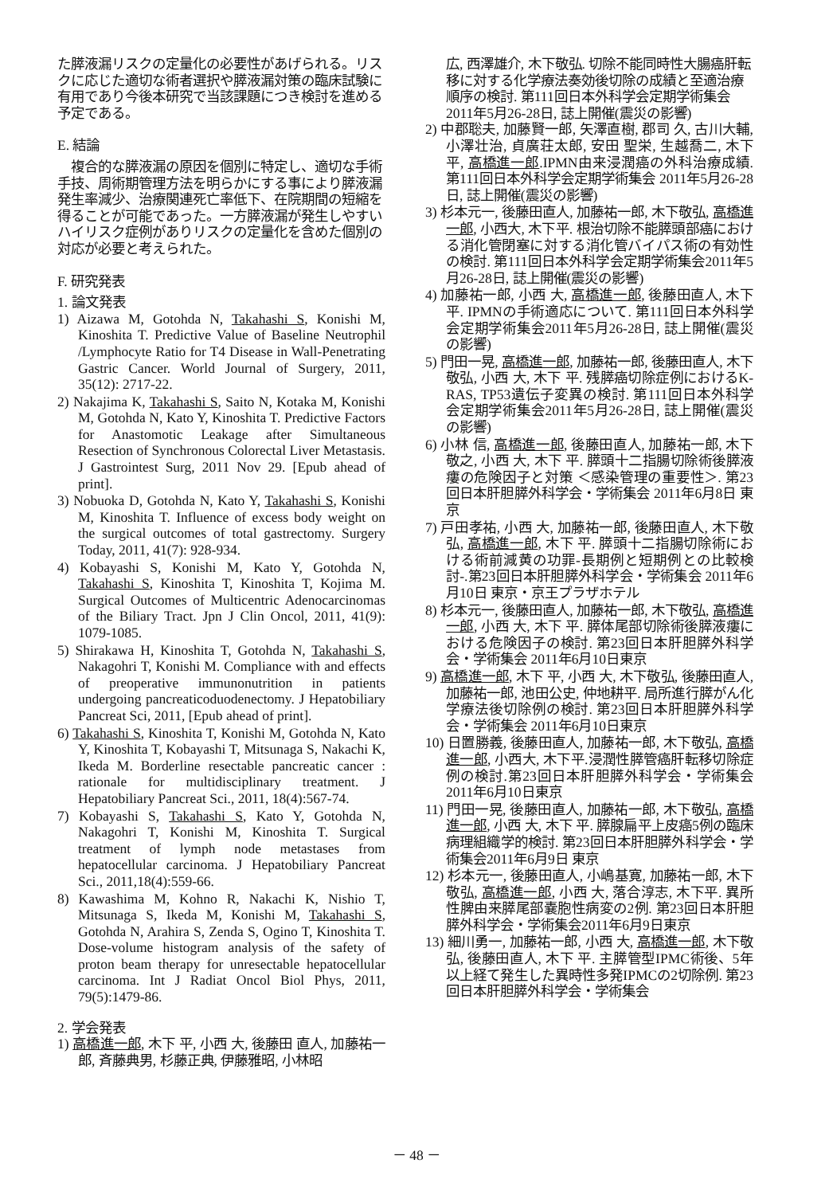た膵液漏リスクの定量化の必要性があげられる。リスクに応じた適切な術者選択や膵液漏対策の臨床試験に有用であり今後本研究で当該課題につき検討を進める予定である。
E. 結論
　複合的な膵液漏の原因を個別に特定し、適切な手術手技、周術期管理方法を明らかにする事により膵液漏発生率減少、治療関連死亡率低下、在院期間の短縮を得ることが可能であった。一方膵液漏が発生しやすいハイリスク症例がありリスクの定量化を含めた個別の対応が必要と考えられた。
F. 研究発表
1. 論文発表
1) Aizawa M, Gotohda N, Takahashi S, Konishi M, Kinoshita T. Predictive Value of Baseline Neutrophil /Lymphocyte Ratio for T4 Disease in Wall-Penetrating Gastric Cancer. World Journal of Surgery, 2011, 35(12): 2717-22.
2) Nakajima K, Takahashi S, Saito N, Kotaka M, Konishi M, Gotohda N, Kato Y, Kinoshita T. Predictive Factors for Anastomotic Leakage after Simultaneous Resection of Synchronous Colorectal Liver Metastasis. J Gastrointest Surg, 2011 Nov 29. [Epub ahead of print].
3) Nobuoka D, Gotohda N, Kato Y, Takahashi S, Konishi M, Kinoshita T. Influence of excess body weight on the surgical outcomes of total gastrectomy. Surgery Today, 2011, 41(7): 928-934.
4) Kobayashi S, Konishi M, Kato Y, Gotohda N, Takahashi S, Kinoshita T, Kinoshita T, Kojima M. Surgical Outcomes of Multicentric Adenocarcinomas of the Biliary Tract. Jpn J Clin Oncol, 2011, 41(9): 1079-1085.
5) Shirakawa H, Kinoshita T, Gotohda N, Takahashi S, Nakagohri T, Konishi M. Compliance with and effects of preoperative immunonutrition in patients undergoing pancreaticoduodenectomy. J Hepatobiliary Pancreat Sci, 2011, [Epub ahead of print].
6) Takahashi S, Kinoshita T, Konishi M, Gotohda N, Kato Y, Kinoshita T, Kobayashi T, Mitsunaga S, Nakachi K, Ikeda M. Borderline resectable pancreatic cancer : rationale for multidisciplinary treatment. J Hepatobiliary Pancreat Sci., 2011, 18(4):567-74.
7) Kobayashi S, Takahashi S, Kato Y, Gotohda N, Nakagohri T, Konishi M, Kinoshita T. Surgical treatment of lymph node metastases from hepatocellular carcinoma. J Hepatobiliary Pancreat Sci., 2011,18(4):559-66.
8) Kawashima M, Kohno R, Nakachi K, Nishio T, Mitsunaga S, Ikeda M, Konishi M, Takahashi S, Gotohda N, Arahira S, Zenda S, Ogino T, Kinoshita T. Dose-volume histogram analysis of the safety of proton beam therapy for unresectable hepatocellular carcinoma. Int J Radiat Oncol Biol Phys, 2011, 79(5):1479-86.
2. 学会発表
1) 高橋進一郎, 木下 平, 小西 大, 後藤田 直人, 加藤祐一郎, 斉藤典男, 杉藤正典, 伊藤雅昭, 小林昭
広, 西澤雄介, 木下敬弘. 切除不能同時性大腸癌肝転移に対する化学療法奏効後切除の成績と至適治療順序の検討. 第111回日本外科学会定期学術集会2011年5月26-28日, 誌上開催(震災の影響)
2) 中郡聡夫, 加藤賢一郎, 矢澤直樹, 郡司 久, 古川大輔, 小澤壮治, 貞廣荘太郎, 安田 聖栄, 生越喬二, 木下 平, 高橋進一郎.IPMN由来浸潤癌の外科治療成績. 第111回日本外科学会定期学術集会 2011年5月26-28日, 誌上開催(震災の影響)
3) 杉本元一, 後藤田直人, 加藤祐一郎, 木下敬弘, 高橋進一郎, 小西大, 木下平. 根治切除不能膵頭部癌における消化管閉塞に対する消化管バイパス術の有効性の検討. 第111回日本外科学会定期学術集会2011年5月26-28日, 誌上開催(震災の影響)
4) 加藤祐一郎, 小西 大, 高橋進一郎, 後藤田直人, 木下 平. IPMNの手術適応について. 第111回日本外科学会定期学術集会2011年5月26-28日, 誌上開催(震災の影響)
5) 門田一晃, 高橋進一郎, 加藤祐一郎, 後藤田直人, 木下敬弘, 小西 大, 木下 平. 残膵癌切除症例におけるK-RAS, TP53遺伝子変異の検討. 第111回日本外科学会定期学術集会2011年5月26-28日, 誌上開催(震災の影響)
6) 小林 信, 高橋進一郎, 後藤田直人, 加藤祐一郎, 木下敬之, 小西 大, 木下 平. 膵頭十二指腸切除術後膵液瘻の危険因子と対策 ＜感染管理の重要性＞. 第23回日本肝胆膵外科学会・学術集会 2011年6月8日 東京
7) 戸田孝祐, 小西 大, 加藤祐一郎, 後藤田直人, 木下敬弘, 高橋進一郎, 木下 平. 膵頭十二指腸切除術における術前減黄の功罪-長期例と短期例との比較検討-.第23回日本肝胆膵外科学会・学術集会 2011年6月10日 東京・京王プラザホテル
8) 杉本元一, 後藤田直人, 加藤祐一郎, 木下敬弘, 高橋進一郎, 小西 大, 木下 平. 膵体尾部切除術後膵液瘻における危険因子の検討. 第23回日本肝胆膵外科学会・学術集会 2011年6月10日東京
9) 高橋進一郎, 木下 平, 小西 大, 木下敬弘, 後藤田直人, 加藤祐一郎, 池田公史, 仲地耕平. 局所進行膵がん化学療法後切除例の検討. 第23回日本肝胆膵外科学会・学術集会 2011年6月10日東京
10) 日置勝義, 後藤田直人, 加藤祐一郎, 木下敬弘, 高橋進一郎, 小西大, 木下平.浸潤性膵管癌肝転移切除症例の検討.第23回日本肝胆膵外科学会・学術集会 2011年6月10日東京
11) 門田一晃, 後藤田直人, 加藤祐一郎, 木下敬弘, 高橋進一郎, 小西 大, 木下 平. 膵腺扁平上皮癌5例の臨床病理組織学的検討. 第23回日本肝胆膵外科学会・学術集会2011年6月9日 東京
12) 杉本元一, 後藤田直人, 小嶋基寛, 加藤祐一郎, 木下敬弘, 高橋進一郎, 小西 大, 落合淳志, 木下平. 異所性脾由来膵尾部嚢胞性病変の2例. 第23回日本肝胆膵外科学会・学術集会2011年6月9日東京
13) 細川勇一, 加藤祐一郎, 小西 大, 高橋進一郎, 木下敬弘, 後藤田直人, 木下 平. 主膵管型IPMC術後、5年以上経て発生した異時性多発IPMCの2切除例. 第23回日本肝胆膵外科学会・学術集会
－ 48 －